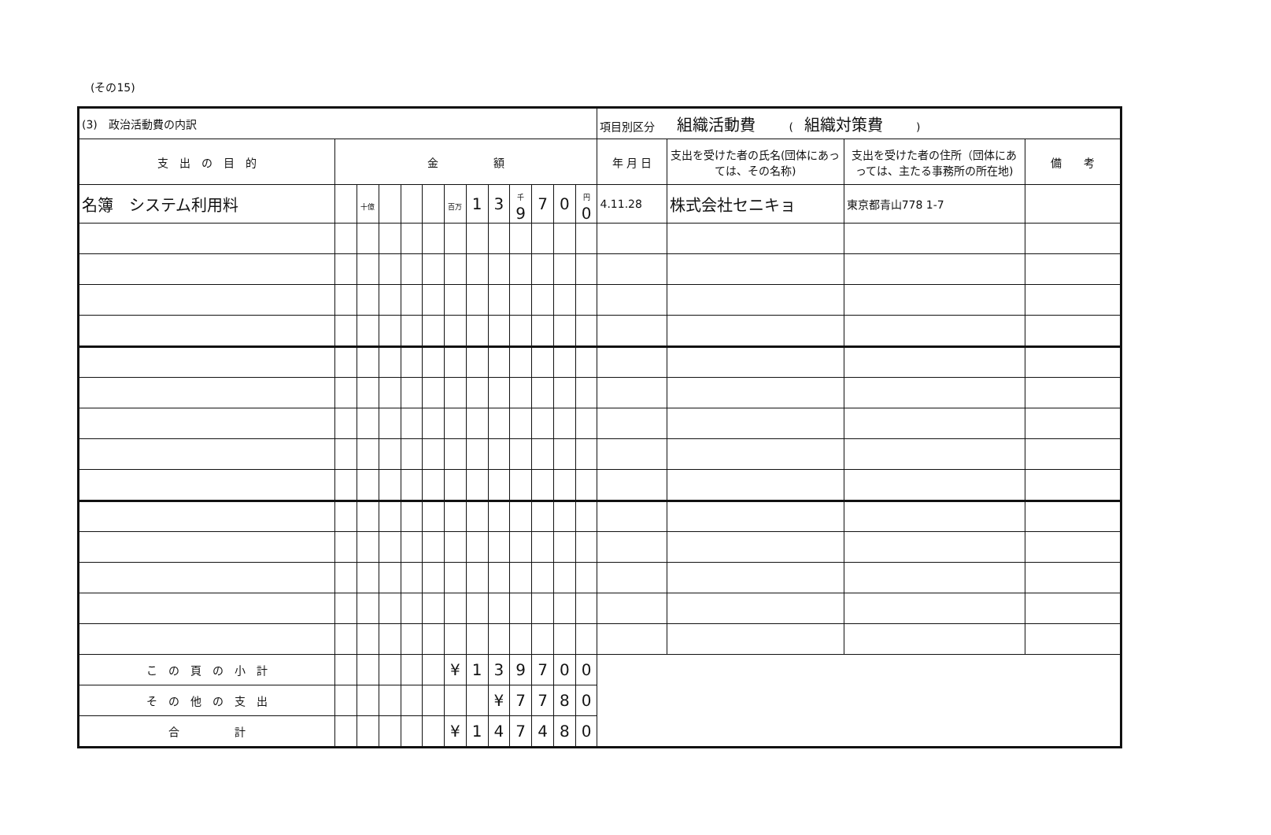(その15)
| (3) 政治活動費の内訳 | | | | | | | | | | | | | 項目別区分 組織活動費 ( 組織対策費 ) | | | |
| 支 出 の 目 的 | 金 額 | | | | | | | | | | | | 年 月 日 | 支出を受けた者の氏名(団体にあっては、その名称) | 支出を受けた者の住所（団体にあっては、主たる事務所の所在地) | 備 考 |
| 名簿 システム利用料 | | 十億 | | | | 百万 | 1 | 3 | 千 9 | 7 | 0 | 円 0 | 4.11.28 | 株式会社セニキョ | 東京都青山778 1-7 | |
| こ の 頁 の 小 計 | | | | | | ¥ | 1 | 3 | 9 | 7 | 0 | 0 | | | | |
| そ の 他 の 支 出 | | | | | | | | ¥ | 7 | 7 | 8 | 0 | | | | |
| 合 計 | | | | | | ¥ | 1 | 4 | 7 | 4 | 8 | 0 | | | | |